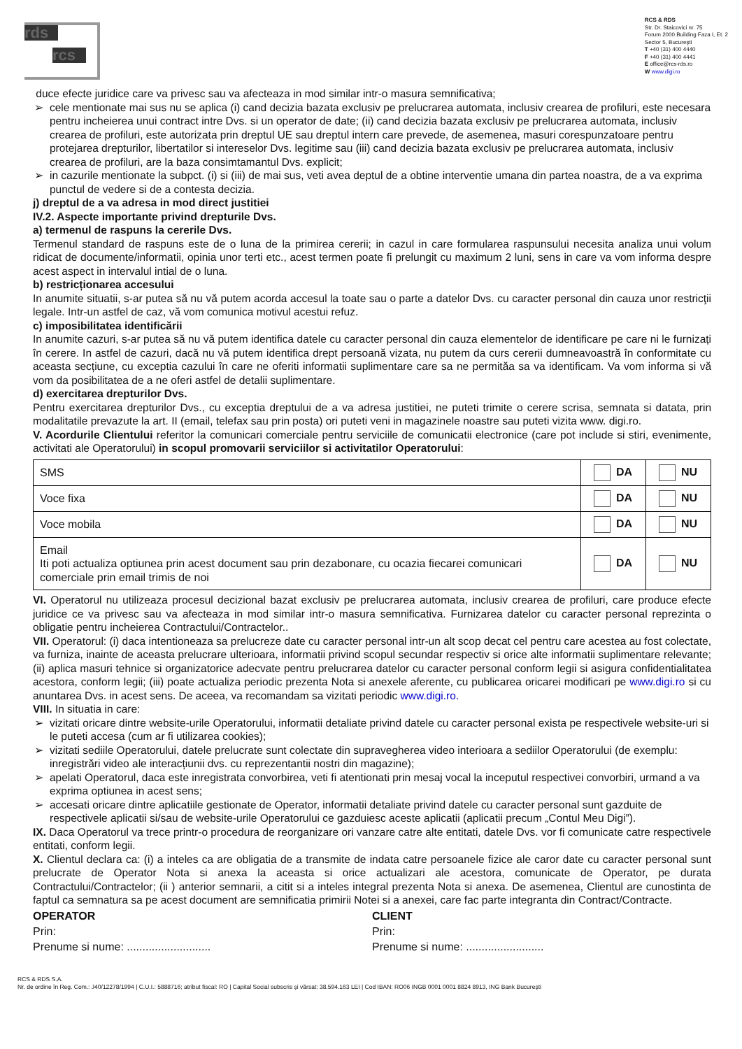rds
rcs
RCS & RDS
Str. Dr. Staicovici nr. 75
Forum 2000 Building Faza I, Et. 2
Sector 5, Bucureşti
T +40 (31) 400 4440
F +40 (31) 400 4441
E office@rcs-rds.ro
W www.digi.ro
duce efecte juridice care va privesc sau va afecteaza in mod similar intr-o masura semnificativa;
➢ cele mentionate mai sus nu se aplica (i) cand decizia bazata exclusiv pe prelucrarea automata, inclusiv crearea de profiluri, este necesara pentru incheierea unui contract intre Dvs. si un operator de date; (ii) cand decizia bazata exclusiv pe prelucrarea automata, inclusiv crearea de profiluri, este autorizata prin dreptul UE sau dreptul intern care prevede, de asemenea, masuri corespunzatoare pentru protejarea drepturilor, libertatilor si intereselor Dvs. legitime sau (iii) cand decizia bazata exclusiv pe prelucrarea automata, inclusiv crearea de profiluri, are la baza consimtamantul Dvs. explicit;
➢ in cazurile mentionate la subpct. (i) si (iii) de mai sus, veti avea deptul de a obtine interventie umana din partea noastra, de a va exprima punctul de vedere si de a contesta decizia.
j) dreptul de a va adresa in mod direct justitiei
IV.2. Aspecte importante privind drepturile Dvs.
a) termenul de raspuns la cererile Dvs.
Termenul standard de raspuns este de o luna de la primirea cererii; in cazul in care formularea raspunsului necesita analiza unui volum ridicat de documente/informatii, opinia unor terti etc., acest termen poate fi prelungit cu maximum 2 luni, sens in care va vom informa despre acest aspect in intervalul intial de o luna.
b) restricționarea accesului
In anumite situatii, s-ar putea să nu vă putem acorda accesul la toate sau o parte a datelor Dvs. cu caracter personal din cauza unor restricţii legale. Intr-un astfel de caz, vă vom comunica motivul acestui refuz.
c) imposibilitatea identificării
In anumite cazuri, s-ar putea să nu vă putem identifica datele cu caracter personal din cauza elementelor de identificare pe care ni le furnizați în cerere. In astfel de cazuri, dacă nu vă putem identifica drept persoană vizata, nu putem da curs cererii dumneavoastră în conformitate cu aceasta secțiune, cu exceptia cazului în care ne oferiti informatii suplimentare care sa ne permităa sa va identificam. Va vom informa si vă vom da posibilitatea de a ne oferi astfel de detalii suplimentare.
d) exercitarea drepturilor Dvs.
Pentru exercitarea drepturilor Dvs., cu exceptia dreptului de a va adresa justitiei, ne puteti trimite o cerere scrisa, semnata si datata, prin modalitatile prevazute la art. II (email, telefax sau prin posta) ori puteti veni in magazinele noastre sau puteti vizita www. digi.ro.
V. Acordurile Clientului referitor la comunicari comerciale pentru serviciile de comunicatii electronice (care pot include si stiri, evenimente, activitati ale Operatorului) in scopul promovarii serviciilor si activitatilor Operatorului:
| SMS | DA | NU |
| Voce fixa | DA | NU |
| Voce mobila | DA | NU |
| Email Iti poti actualiza optiunea prin acest document sau prin dezabonare, cu ocazia fiecarei comunicari comerciale prin email trimis de noi | DA | NU |
VI. Operatorul nu utilizeaza procesul decizional bazat exclusiv pe prelucrarea automata, inclusiv crearea de profiluri, care produce efecte juridice ce va privesc sau va afecteaza in mod similar intr-o masura semnificativa. Furnizarea datelor cu caracter personal reprezinta o obligatie pentru incheierea Contractului/Contractelor..
VII. Operatorul: (i) daca intentioneaza sa prelucreze date cu caracter personal intr-un alt scop decat cel pentru care acestea au fost colectate, va furniza, inainte de aceasta prelucrare ulterioara, informatii privind scopul secundar respectiv si orice alte informatii suplimentare relevante; (ii) aplica masuri tehnice si organizatorice adecvate pentru prelucrarea datelor cu caracter personal conform legii si asigura confidentialitatea acestora, conform legii; (iii) poate actualiza periodic prezenta Nota si anexele aferente, cu publicarea oricarei modificari pe www.digi.ro si cu anuntarea Dvs. in acest sens. De aceea, va recomandam sa vizitati periodic www.digi.ro.
VIII. In situatia in care:
➢ vizitati oricare dintre website-urile Operatorului, informatii detaliate privind datele cu caracter personal exista pe respectivele website-uri si le puteti accesa (cum ar fi utilizarea cookies);
➢ vizitati sediile Operatorului, datele prelucrate sunt colectate din supravegherea video interioara a sediilor Operatorului (de exemplu: inregistrări video ale interacțiunii dvs. cu reprezentantii nostri din magazine);
➢ apelati Operatorul, daca este inregistrata convorbirea, veti fi atentionati prin mesaj vocal la inceputul respectivei convorbiri, urmand a va exprima optiunea in acest sens;
➢ accesati oricare dintre aplicatiile gestionate de Operator, informatii detaliate privind datele cu caracter personal sunt gazduite de respectivele aplicatii si/sau de website-urile Operatorului ce gazduiesc aceste aplicatii (aplicatii precum „Contul Meu Digi”).
IX. Daca Operatorul va trece printr-o procedura de reorganizare ori vanzare catre alte entitati, datele Dvs. vor fi comunicate catre respectivele entitati, conform legii.
X. Clientul declara ca: (i) a inteles ca are obligatia de a transmite de indata catre persoanele fizice ale caror date cu caracter personal sunt prelucrate de Operator Nota si anexa la aceasta si orice actualizari ale acestora, comunicate de Operator, pe durata Contractului/Contractelor; (ii ) anterior semnarii, a citit si a inteles integral prezenta Nota si anexa. De asemenea, Clientul are cunostinta de faptul ca semnatura sa pe acest document are semnificatia primirii Notei si a anexei, care fac parte integranta din Contract/Contracte.
OPERATOR
Prin:
Prenume si nume: ...........................
CLIENT
Prin:
Prenume si nume: .........................
RCS & RDS S.A.
Nr. de ordine în Reg. Com.: J40/12278/1994 | C.U.I.: 5888716; atribut fiscal: RO | Capital Social subscris şi vărsat: 38.594.163 LEI | Cod IBAN: RO06 INGB 0001 0001 8824 8913, ING Bank Bucureşti